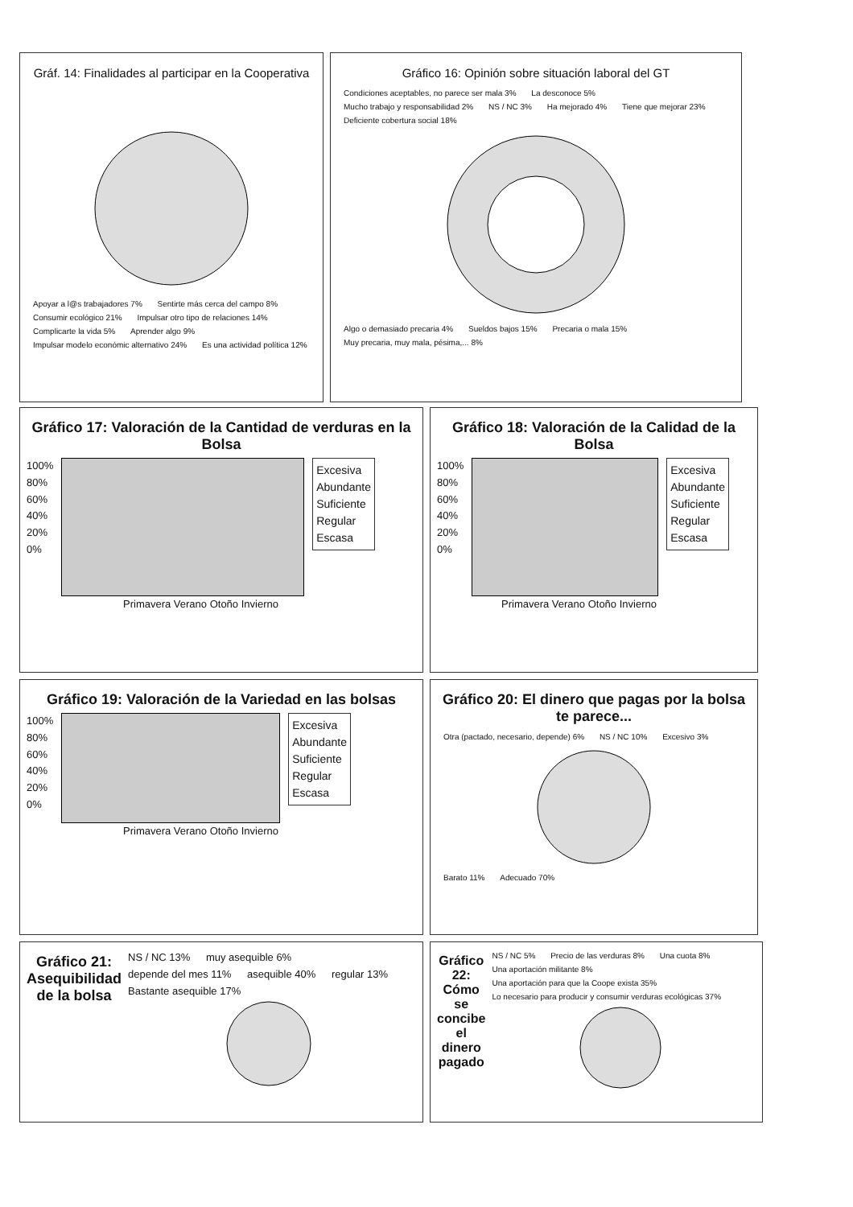Gráf. 14: Finalidades al participar en la Cooperativa
Apoyar a l@s trabajadores 7% Sentirte más cerca del campo 8% Consumir ecológico 21% Impulsar otro tipo de relaciones 14% Complicarte la vida 5% Aprender algo 9% Impulsar modelo económic alternativo 24% Es una actividad política 12%
Gráfico 16: Opinión sobre situación laboral del GT
Condiciones aceptables, no parece ser mala 3% La desconoce 5% Mucho trabajo y responsabilidad 2% NS / NC 3% Ha mejorado 4% Tiene que mejorar 23% Deficiente cobertura social 18% Algo o demasiado precaria 4% Sueldos bajos 15% Precaria o mala 15% Muy precaria, muy mala, pésima,... 8%
Gráfico 17: Valoración de la Cantidad de verduras en la Bolsa
100%
80%
60%
40%
20%
0%
Excesiva
Abundante
Suficiente
Regular
Escasa
Primavera Verano Otoño Invierno
Gráfico 18: Valoración de la Calidad de la Bolsa
100%
80%
60%
40%
20%
0%
Excesiva
Abundante
Suficiente
Regular
Escasa
Primavera Verano Otoño Invierno
Gráfico 19: Valoración de la Variedad en las bolsas
100%
80%
60%
40%
20%
0%
Excesiva
Abundante
Suficiente
Regular
Escasa
Primavera Verano Otoño Invierno
Gráfico 20: El dinero que pagas por la bolsa te parece...
Otra (pactado, necesario, depende) 6% NS / NC 10% Excesivo 3% Barato 11% Adecuado 70%
Gráfico 21: Asequibilidad de la bolsa
NS / NC 13% muy asequible 6% depende del mes 11% asequible 40% regular 13% Bastante asequible 17%
Gráfico 22: Cómo se concibe el dinero pagado
NS / NC 5% Precio de las verduras 8% Una cuota 8% Una aportación militante 8% Una aportación para que la Coope exista 35% Lo necesario para producir y consumir verduras ecológicas 37%